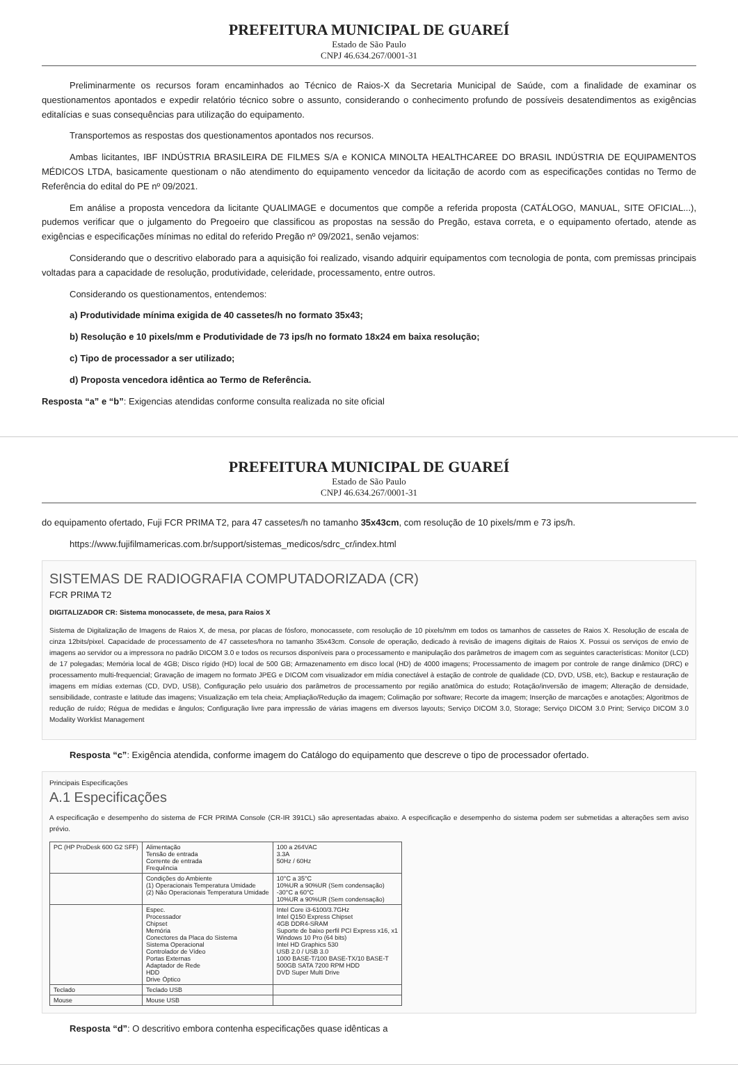PREFEITURA MUNICIPAL DE GUAREÍ
Estado de São Paulo
CNPJ 46.634.267/0001-31
Preliminarmente os recursos foram encaminhados ao Técnico de Raios-X da Secretaria Municipal de Saúde, com a finalidade de examinar os questionamentos apontados e expedir relatório técnico sobre o assunto, considerando o conhecimento profundo de possíveis desatendimentos as exigências editalícias e suas consequências para utilização do equipamento.
Transportemos as respostas dos questionamentos apontados nos recursos.
Ambas licitantes, IBF INDÚSTRIA BRASILEIRA DE FILMES S/A e KONICA MINOLTA HEALTHCAREE DO BRASIL INDÚSTRIA DE EQUIPAMENTOS MÉDICOS LTDA, basicamente questionam o não atendimento do equipamento vencedor da licitação de acordo com as especificações contidas no Termo de Referência do edital do PE nº 09/2021.
Em análise a proposta vencedora da licitante QUALIMAGE e documentos que compõe a referida proposta (CATÁLOGO, MANUAL, SITE OFICIAL...), pudemos verificar que o julgamento do Pregoeiro que classificou as propostas na sessão do Pregão, estava correta, e o equipamento ofertado, atende as exigências e especificações mínimas no edital do referido Pregão nº 09/2021, senão vejamos:
Considerando que o descritivo elaborado para a aquisição foi realizado, visando adquirir equipamentos com tecnologia de ponta, com premissas principais voltadas para a capacidade de resolução, produtividade, celeridade, processamento, entre outros.
Considerando os questionamentos, entendemos:
a) Produtividade mínima exigida de 40 cassetes/h no formato 35x43;
b) Resolução e 10 pixels/mm e Produtividade de 73 ips/h no formato 18x24 em baixa resolução;
c) Tipo de processador a ser utilizado;
d) Proposta vencedora idêntica ao Termo de Referência.
Resposta “a” e “b”: Exigencias atendidas conforme consulta realizada no site oficial
PREFEITURA MUNICIPAL DE GUAREÍ
Estado de São Paulo
CNPJ 46.634.267/0001-31
do equipamento ofertado, Fuji FCR PRIMA T2, para 47 cassetes/h no tamanho 35x43cm, com resolução de 10 pixels/mm e 73 ips/h.
https://www.fujifilmamericas.com.br/support/sistemas_medicos/sdrc_cr/index.html
SISTEMAS DE RADIOGRAFIA COMPUTADORIZADA (CR)
FCR PRIMA T2
DIGITALIZADOR CR: Sistema monocassete, de mesa, para Raios X
Sistema de Digitalização de Imagens de Raios X, de mesa, por placas de fósforo, monocassete, com resolução de 10 pixels/mm em todos os tamanhos de cassetes de Raios X. Resolução de escala de cinza 12bits/pixel. Capacidade de processamento de 47 cassetes/hora no tamanho 35x43cm. Console de operação, dedicado à revisão de imagens digitais de Raios X. Possui os serviços de envio de imagens ao servidor ou a impressora no padrão DICOM 3.0 e todos os recursos disponíveis para o processamento e manipulação dos parâmetros de imagem com as seguintes características: Monitor (LCD) de 17 polegadas; Memória local de 4GB; Disco rígido (HD) local de 500 GB; Armazenamento em disco local (HD) de 4000 imagens; Processamento de imagem por controle de range dinâmico (DRC) e processamento multi-frequencial; Gravação de imagem no formato JPEG e DICOM com visualizador em mídia conectável à estação de controle de qualidade (CD, DVD, USB, etc), Backup e restauração de imagens em mídias externas (CD, DVD, USB), Configuração pelo usuário dos parâmetros de processamento por região anatômica do estudo; Rotação/inversão de imagem; Alteração de densidade, sensibilidade, contraste e latitude das imagens; Visualização em tela cheia; Ampliação/Redução da imagem; Colimação por software; Recorte da imagem; Inserção de marcações e anotações; Algoritmos de redução de ruído; Régua de medidas e ângulos; Configuração livre para impressão de várias imagens em diversos layouts; Serviço DICOM 3.0, Storage; Serviço DICOM 3.0 Print; Serviço DICOM 3.0 Modality Worklist Management
Resposta “c”: Exigência atendida, conforme imagem do Catálogo do equipamento que descreve o tipo de processador ofertado.
Principais Especificações
A.1 Especificações
A especificação e desempenho do sistema de FCR PRIMA Console (CR-IR 391CL) são apresentadas abaixo. A especificação e desempenho do sistema podem ser submetidas a alterações sem aviso prévio.
| PC (HP ProDesk 600 G2 SFF) | Alimentação Tensão de entrada Corrente de entrada Frequência | 100 a 264VAC 3.3A 50Hz / 60Hz |
| | Condições do Ambiente (1) Operacionais Temperatura Umidade (2) Não Operacionais Temperatura Umidade | 10°C a 35°C 10%UR a 90%UR (Sem condensação) -30°C a 60°C 10%UR a 90%UR (Sem condensação) |
| | Espec. Processador Chipset Memória Conectores da Placa do Sistema Sistema Operacional Controlador de Vídeo Portas Externas Adaptador de Rede HDD Drive Óptico | Intel Core i3-6100/3.7GHz Intel Q150 Express Chipset 4GB DDR4-SRAM Suporte de baixo perfil PCI Express x16, x1 Windows 10 Pro (64 bits) Intel HD Graphics 530 USB 2.0 / USB 3.0 1000 BASE-T/100 BASE-TX/10 BASE-T 500GB SATA 7200 RPM HDD DVD Super Multi Drive |
| Teclado | Teclado USB | |
| Mouse | Mouse USB | |
Resposta “d”: O descritivo embora contenha especificações quase idênticas a